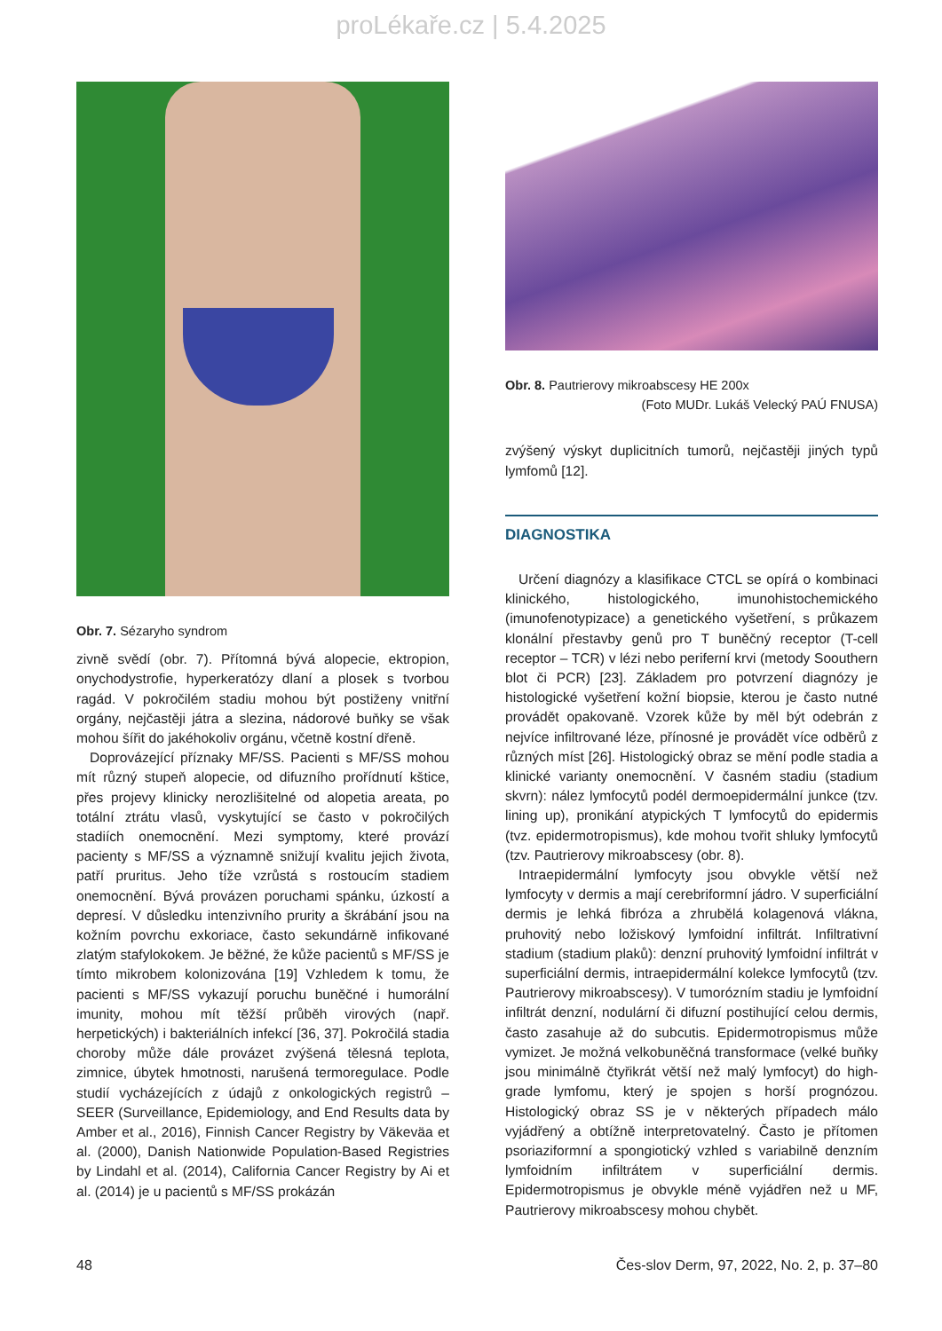proLékaře.cz | 5.4.2025
Obr. 7. Sézaryho syndrom
zivně svědí (obr. 7). Přítomná bývá alopecie, ektropion, onychodystrofie, hyperkeratózy dlaní a plosek s tvorbou ragád. V pokročilém stadiu mohou být postiženy vnitřní orgány, nejčastěji játra a slezina, nádorové buňky se však mohou šířit do jakéhokoliv orgánu, včetně kostní dřeně.
Doprovázející příznaky MF/SS. Pacienti s MF/SS mohou mít různý stupeň alopecie, od difuzního prořídnutí kštice, přes projevy klinicky nerozlišitelné od alopetia areata, po totální ztrátu vlasů, vyskytující se často v pokročilých stadiích onemocnění. Mezi symptomy, které provází pacienty s MF/SS a významně snižují kvalitu jejich života, patří pruritus. Jeho tíže vzrůstá s rostoucím stadiem onemocnění. Bývá provázen poruchami spánku, úzkostí a depresí. V důsledku intenzivního prurity a škrábání jsou na kožním povrchu exkoriace, často sekundárně infikované zlatým stafylokokem. Je běžné, že kůže pacientů s MF/SS je tímto mikrobem kolonizována [19] Vzhledem k tomu, že pacienti s MF/SS vykazují poruchu buněčné i humorální imunity, mohou mít těžší průběh virových (např. herpetických) i bakteriálních infekcí [36, 37]. Pokročilá stadia choroby může dále provázet zvýšená tělesná teplota, zimnice, úbytek hmotnosti, narušená termoregulace. Podle studií vycházejících z údajů z onkologických registrů – SEER (Surveillance, Epidemiology, and End Results data by Amber et al., 2016), Finnish Cancer Registry by Väkeväa et al. (2000), Danish Nationwide Population-Based Registries by Lindahl et al. (2014), California Cancer Registry by Ai et al. (2014) je u pacientů s MF/SS prokázán
Obr. 8. Pautrierovy mikroabscesy HE 200x
(Foto MUDr. Lukáš Velecký PAÚ FNUSA)
zvýšený výskyt duplicitních tumorů, nejčastěji jiných typů lymfomů [12].
DIAGNOSTIKA
Určení diagnózy a klasifikace CTCL se opírá o kombinaci klinického, histologického, imunohistochemického (imunofenotypizace) a genetického vyšetření, s průkazem klonální přestavby genů pro T buněčný receptor (T-cell receptor – TCR) v lézi nebo periferní krvi (metody Soouthern blot či PCR) [23]. Základem pro potvrzení diagnózy je histologické vyšetření kožní biopsie, kterou je často nutné provádět opakovaně. Vzorek kůže by měl být odebrán z nejvíce infiltrované léze, přínosné je provádět více odběrů z různých míst [26]. Histologický obraz se mění podle stadia a klinické varianty onemocnění. V časném stadiu (stadium skvrn): nález lymfocytů podél dermoepidermální junkce (tzv. lining up), pronikání atypických T lymfocytů do epidermis (tvz. epidermotropismus), kde mohou tvořit shluky lymfocytů (tzv. Pautrierovy mikroabscesy (obr. 8).
Intraepidermální lymfocyty jsou obvykle větší než lymfocyty v dermis a mají cerebriformní jádro. V superficiální dermis je lehká fibróza a zhrubělá kolagenová vlákna, pruhovitý nebo ložiskový lymfoidní infiltrát. Infiltrativní stadium (stadium plaků): denzní pruhovitý lymfoidní infiltrát v superficiální dermis, intraepidermální kolekce lymfocytů (tzv. Pautrierovy mikroabscesy). V tumorózním stadiu je lymfoidní infiltrát denzní, nodulární či difuzní postihující celou dermis, často zasahuje až do subcutis. Epidermotropismus může vymizet. Je možná velkobuněčná transformace (velké buňky jsou minimálně čtyřikrát větší než malý lymfocyt) do high-grade lymfomu, který je spojen s horší prognózou. Histologický obraz SS je v některých případech málo vyjádřený a obtížně interpretovatelný. Často je přítomen psoriaziformní a spongiotický vzhled s variabilně denzním lymfoidním infiltrátem v superficiální dermis. Epidermotropismus je obvykle méně vyjádřen než u MF, Pautrierovy mikroabscesy mohou chybět.
48 Čes-slov Derm, 97, 2022, No. 2, p. 37–80